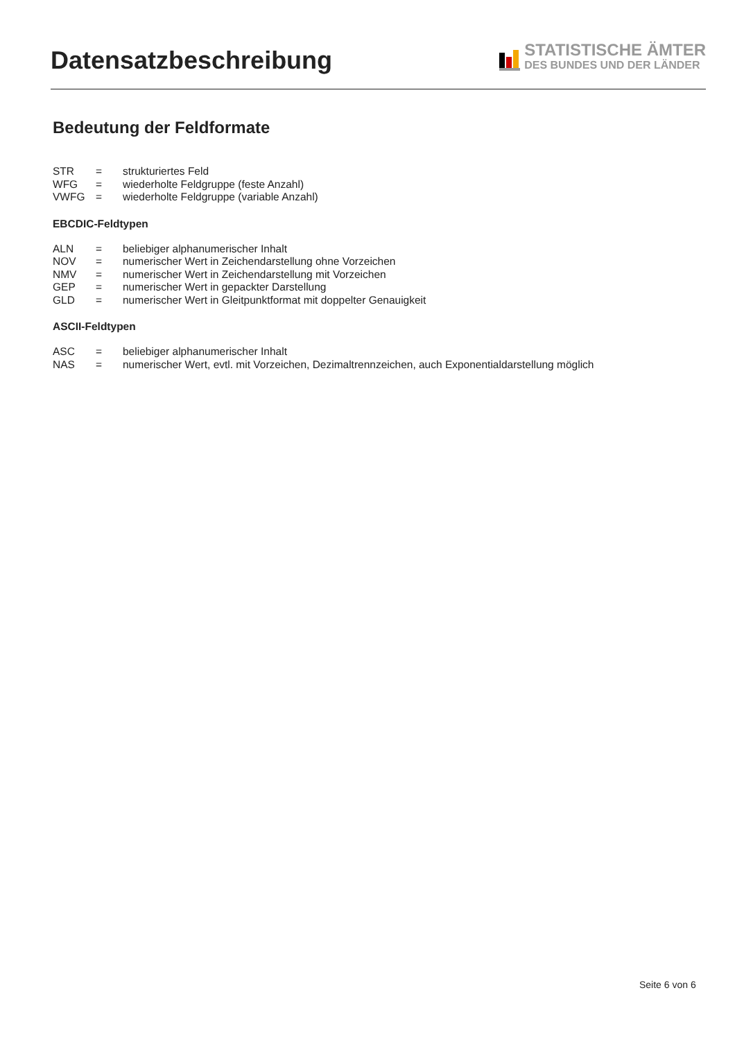Datensatzbeschreibung
STATISTISCHE ÄMTER
DES BUNDES UND DER LÄNDER
Bedeutung der Feldformate
| STR | = | strukturiertes Feld |
| WFG | = | wiederholte Feldgruppe (feste Anzahl) |
| VWFG | = | wiederholte Feldgruppe (variable Anzahl) |
EBCDIC-Feldtypen
| ALN | = | beliebiger alphanumerischer Inhalt |
| NOV | = | numerischer Wert in Zeichendarstellung ohne Vorzeichen |
| NMV | = | numerischer Wert in Zeichendarstellung mit Vorzeichen |
| GEP | = | numerischer Wert in gepackter Darstellung |
| GLD | = | numerischer Wert in Gleitpunktformat mit doppelter Genauigkeit |
ASCII-Feldtypen
| ASC | = | beliebiger alphanumerischer Inhalt |
| NAS | = | numerischer Wert, evtl. mit Vorzeichen, Dezimaltrennzeichen, auch Exponentialdarstellung möglich |
Seite 6 von 6